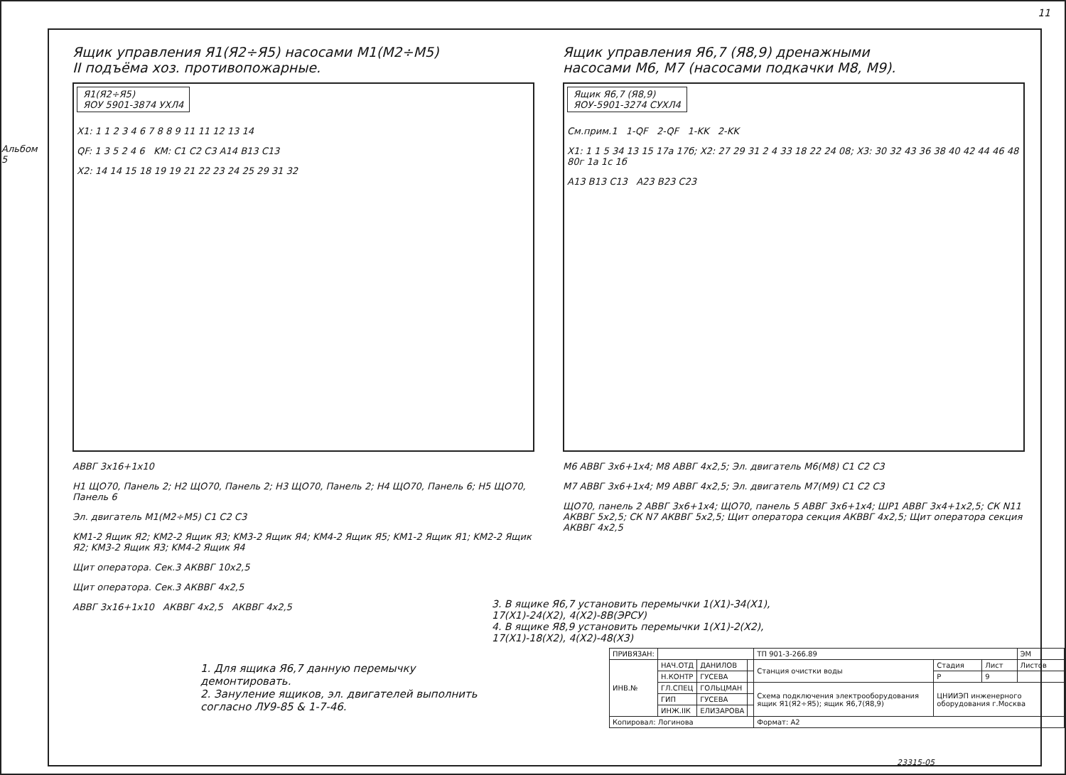11
Альбом 5
Ящик управления Я1(Я2÷Я5) насосами М1(М2÷М5)
II подъёма хоз. противопожарные.
Я1(Я2÷Я5)
ЯОУ 5901-3874 УХЛ4
X1: 1 1 2 3 4 6 7 8 8 9 11 11 12 13 14
QF: 1 3 5 2 4 6 KM: C1 C2 C3 A14 B13 C13
X2: 14 14 15 18 19 19 21 22 23 24 25 29 31 32
АВВГ 3х16+1х10
Н1 ЩО70, Панель 2; Н2 ЩО70, Панель 2; Н3 ЩО70, Панель 2; Н4 ЩО70, Панель 6; Н5 ЩО70, Панель 6
Эл. двигатель М1(М2÷М5) C1 C2 C3
KM1-2 Ящик Я2; KM2-2 Ящик Я3; KM3-2 Ящик Я4; KM4-2 Ящик Я5; KM1-2 Ящик Я1; KM2-2 Ящик Я2; KM3-2 Ящик Я3; KM4-2 Ящик Я4
Щит оператора. Сек.3 АКВВГ 10х2,5
Щит оператора. Сек.3 АКВВГ 4х2,5
АВВГ 3х16+1х10 АКВВГ 4х2,5 АКВВГ 4х2,5
Ящик управления Я6,7 (Я8,9) дренажными
насосами М6, М7 (насосами подкачки М8, М9).
Ящик Я6,7 (Я8,9)
ЯОУ-5901-3274 СУХЛ4
См.прим.1 1-QF 2-QF 1-KK 2-KK
X1: 1 1 5 34 13 15 17а 17б; X2: 27 29 31 2 4 33 18 22 24 08; X3: 30 32 43 36 38 40 42 44 46 48 80г 1а 1с 1б
A13 B13 C13 A23 B23 C23
М6 АВВГ 3х6+1х4; М8 АВВГ 4х2,5; Эл. двигатель М6(М8) C1 C2 C3
М7 АВВГ 3х6+1х4; М9 АВВГ 4х2,5; Эл. двигатель М7(М9) C1 C2 C3
ЩО70, панель 2 АВВГ 3х6+1х4; ЩО70, панель 5 АВВГ 3х6+1х4; ШР1 АВВГ 3х4+1х2,5; СК N11 АКВВГ 5х2,5; СК N7 АКВВГ 5х2,5; Щит оператора секция АКВВГ 4х2,5; Щит оператора секция АКВВГ 4х2,5
3. В ящике Я6,7 установить перемычки 1(X1)-34(X1), 17(X1)-24(X2), 4(X2)-8В(ЭРСУ)
4. В ящике Я8,9 установить перемычки 1(X1)-2(X2), 17(X1)-18(X2), 4(X2)-48(X3)
1. Для ящика Я6,7 данную перемычку демонтировать.
2. Зануление ящиков, эл. двигателей выполнить согласно ЛУ9-85 & 1-7-46.
| ПРИВЯЗАН: | | | | ТП 901-3-266.89 | | | ЭМ |
| ИНВ.№ | НАЧ.ОТД | ДАНИЛОВ | | Станция очистки воды | Стадия | Лист | Листов |
| | Н.КОНТР | ГУСЕВА | | | Р | 9 | |
| | ГЛ.СПЕЦ | ГОЛЬЦМАН | | Схема подключения электрооборудования ящик Я1(Я2÷Я5); ящик Я6,7(Я8,9) | ЦНИИЭП инженерного оборудования г.Москва | | |
| | ГИП | ГУСЕВА | | | | | |
| | ИНЖ.IIК | ЕЛИЗАРОВА | | | | | |
| Копировал: Логинова | | | | Формат: А2 | | | |
23315-05